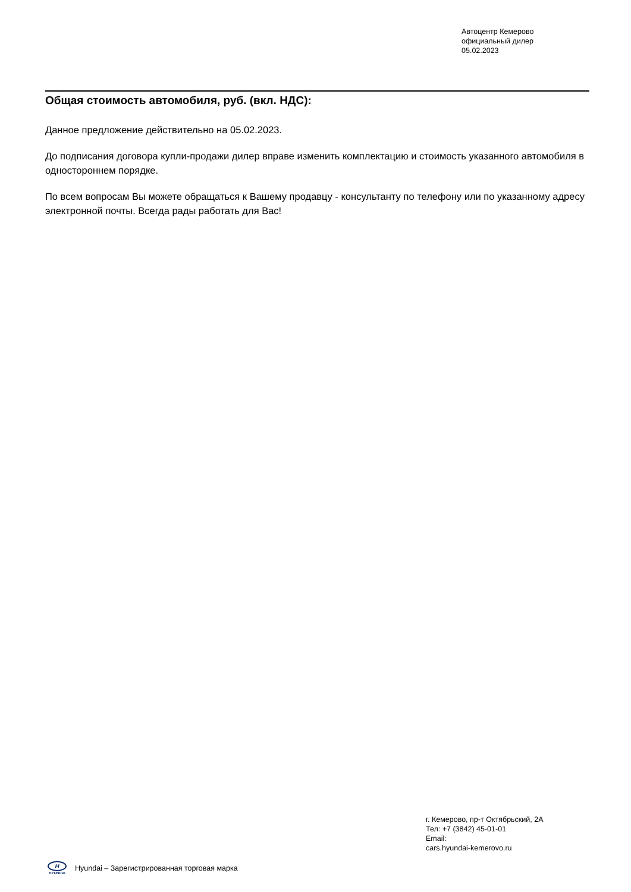Автоцентр Кемерово
официальный дилер
05.02.2023
Общая стоимость автомобиля, руб. (вкл. НДС):
Данное предложение действительно на 05.02.2023.
До подписания договора купли-продажи дилер вправе изменить комплектацию и стоимость указанного автомобиля в одностороннем порядке.
По всем вопросам Вы можете обращаться к Вашему продавцу - консультанту по телефону или по указанному адресу электронной почты. Всегда рады работать для Вас!
г. Кемерово, пр-т Октябрьский, 2А
Тел: +7 (3842) 45-01-01
Email:
cars.hyundai-kemerovo.ru
H
HYUNDAI
Hyundai – Зарегистрированная торговая марка